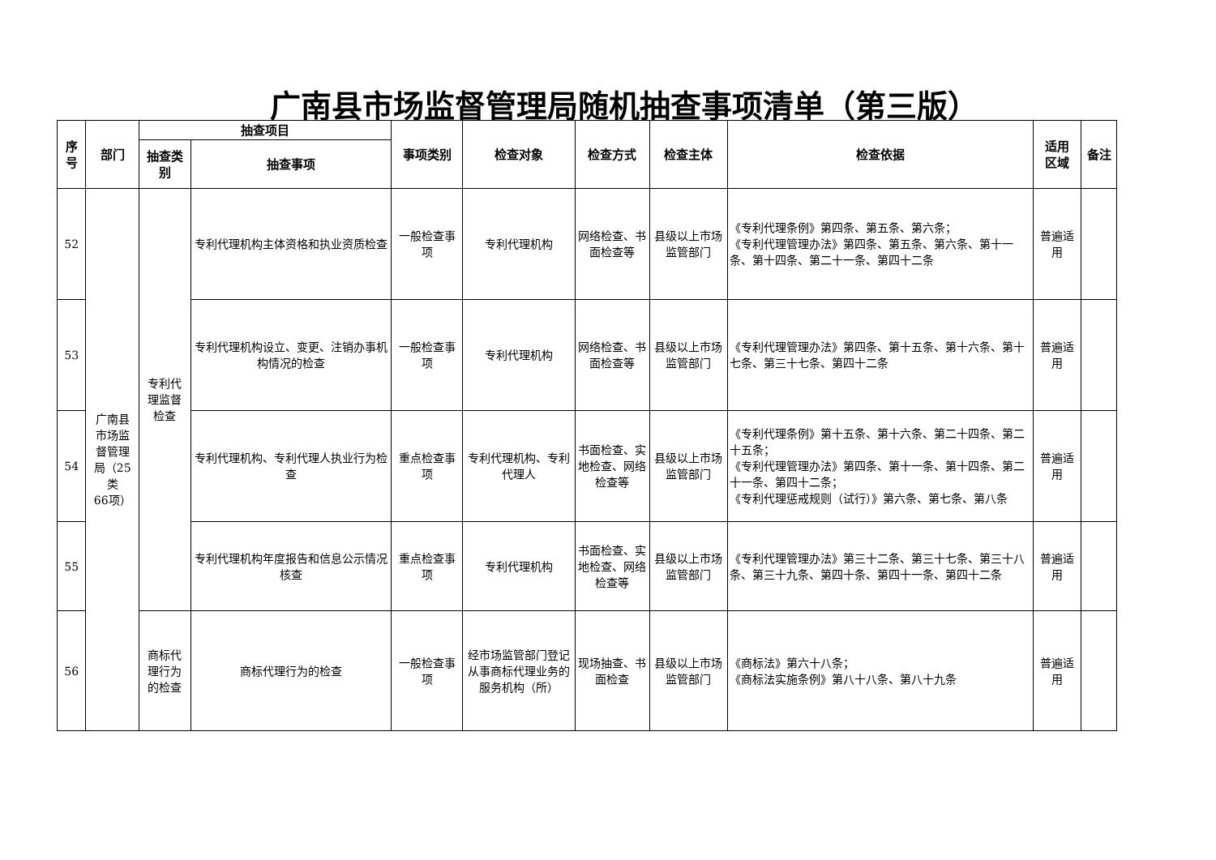广南县市场监督管理局随机抽查事项清单（第三版）
| 序 号 | 部门 | 抽查项目 | | 事项类别 | 检查对象 | 检查方式 | 检查主体 | 检查依据 | 适用 区域 | 备注 |
| --- | --- | --- | --- | --- | --- | --- | --- | --- | --- | --- |
| | | 抽查类 别 | 抽查事项 | | | | | | | |
| 52 | 广南县 市场监 督管理 局（25 类 66项） | 专利代 理监督 检查 | 专利代理机构主体资格和执业资质检查 | 一般检查事项 | 专利代理机构 | 网络检查、书面检查等 | 县级以上市场监管部门 | 《专利代理条例》第四条、第五条、第六条； 《专利代理管理办法》第四条、第五条、第六条、第十一条、第十四条、第二十一条、第四十二条 | 普遍适用 | |
| 53 | | | 专利代理机构设立、变更、注销办事机构情况的检查 | 一般检查事项 | 专利代理机构 | 网络检查、书面检查等 | 县级以上市场监管部门 | 《专利代理管理办法》第四条、第十五条、第十六条、第十七条、第三十七条、第四十二条 | 普遍适用 | |
| 54 | | | 专利代理机构、专利代理人执业行为检查 | 重点检查事项 | 专利代理机构、专利代理人 | 书面检查、实地检查、网络检查等 | 县级以上市场监管部门 | 《专利代理条例》第十五条、第十六条、第二十四条、第二十五条； 《专利代理管理办法》第四条、第十一条、第十四条、第二十一条、第四十二条； 《专利代理惩戒规则（试行）》第六条、第七条、第八条 | 普遍适用 | |
| 55 | | | 专利代理机构年度报告和信息公示情况核查 | 重点检查事项 | 专利代理机构 | 书面检查、实地检查、网络检查等 | 县级以上市场监管部门 | 《专利代理管理办法》第三十二条、第三十七条、第三十八条、第三十九条、第四十条、第四十一条、第四十二条 | 普遍适用 | |
| 56 | | 商标代 理行为 的检查 | 商标代理行为的检查 | 一般检查事项 | 经市场监管部门登记从事商标代理业务的服务机构（所） | 现场抽查、书面检查 | 县级以上市场监管部门 | 《商标法》第六十八条； 《商标法实施条例》第八十八条、第八十九条 | 普遍适用 | |